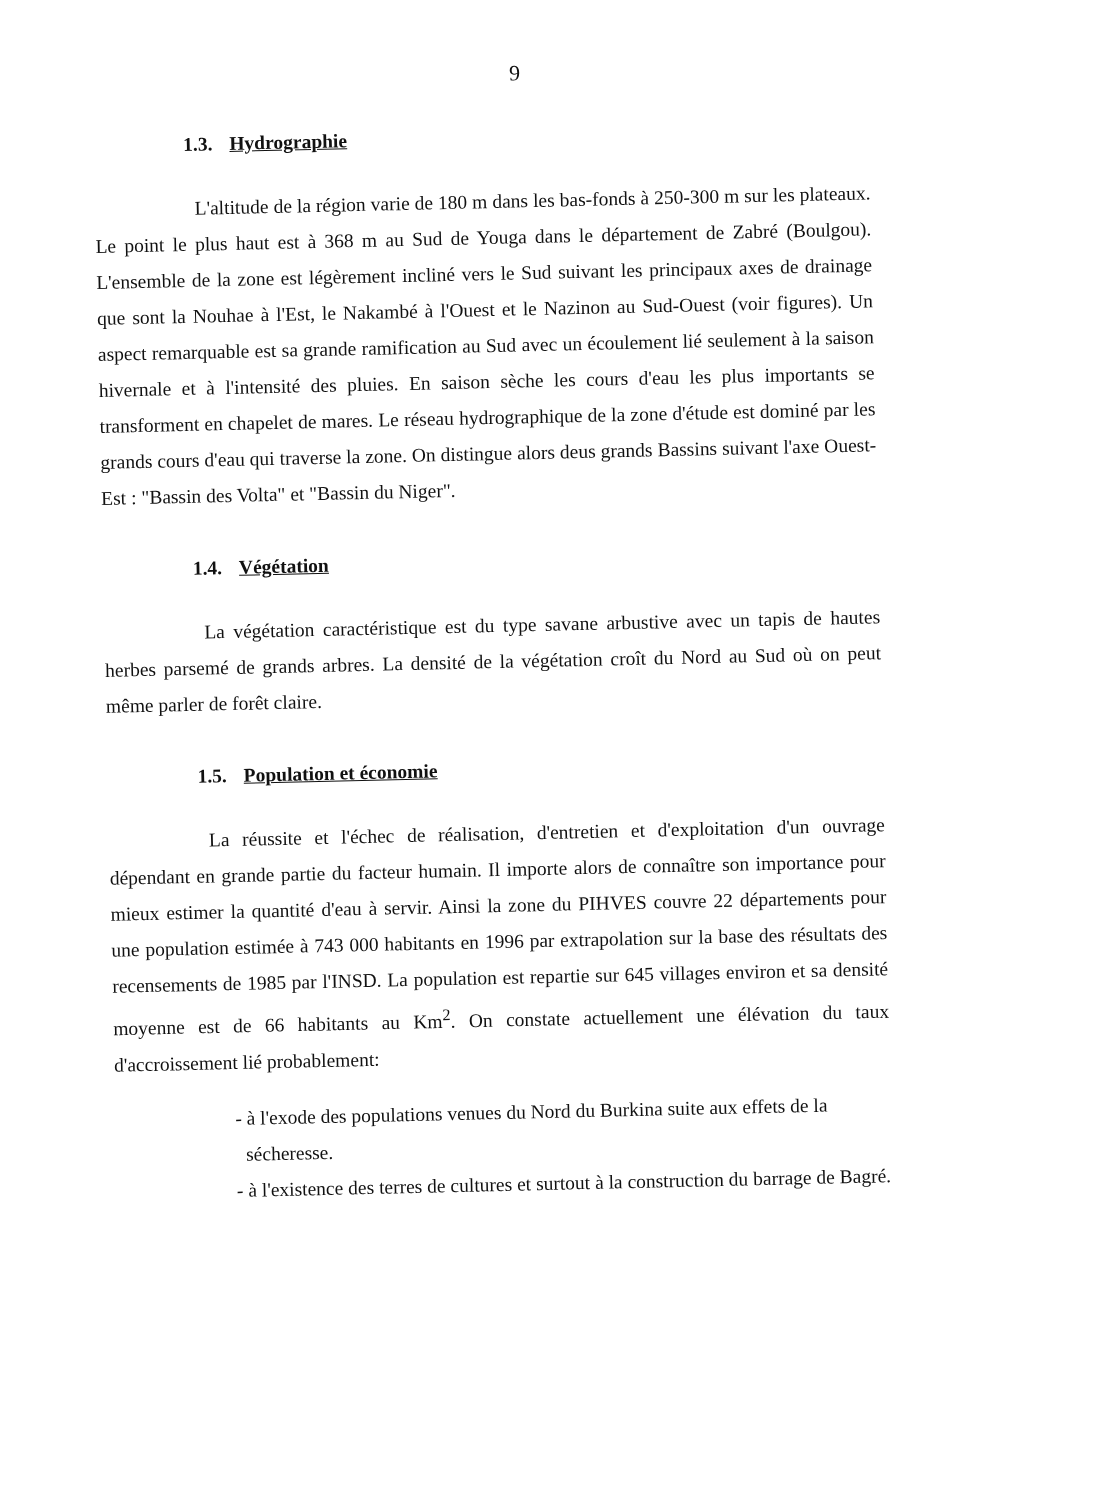9
1.3. Hydrographie
L'altitude de la région varie de 180 m dans les bas-fonds à 250-300 m sur les plateaux. Le point le plus haut est à 368 m au Sud de Youga dans le département de Zabré (Boulgou). L'ensemble de la zone est légèrement incliné vers le Sud suivant les principaux axes de drainage que sont la Nouhae à l'Est, le Nakambé à l'Ouest et le Nazinon au Sud-Ouest (voir figures). Un aspect remarquable est sa grande ramification au Sud avec un écoulement lié seulement à la saison hivernale et à l'intensité des pluies. En saison sèche les cours d'eau les plus importants se transforment en chapelet de mares. Le réseau hydrographique de la zone d'étude est dominé par les grands cours d'eau qui traverse la zone. On distingue alors deus grands Bassins suivant l'axe Ouest-Est : "Bassin des Volta" et "Bassin du Niger".
1.4. Végétation
La végétation caractéristique est du type savane arbustive avec un tapis de hautes herbes parsemé de grands arbres. La densité de la végétation croît du Nord au Sud où on peut même parler de forêt claire.
1.5. Population et économie
La réussite et l'échec de réalisation, d'entretien et d'exploitation d'un ouvrage dépendant en grande partie du facteur humain. Il importe alors de connaître son importance pour mieux estimer la quantité d'eau à servir. Ainsi la zone du PIHVES couvre 22 départements pour une population estimée à 743 000 habitants en 1996 par extrapolation sur la base des résultats des recensements de 1985 par l'INSD. La population est repartie sur 645 villages environ et sa densité moyenne est de 66 habitants au Km<sup>2</sup>. On constate actuellement une élévation du taux d'accroissement lié probablement:
- à l'exode des populations venues du Nord du Burkina suite aux effets de la sécheresse.
- à l'existence des terres de cultures et surtout à la construction du barrage de Bagré.